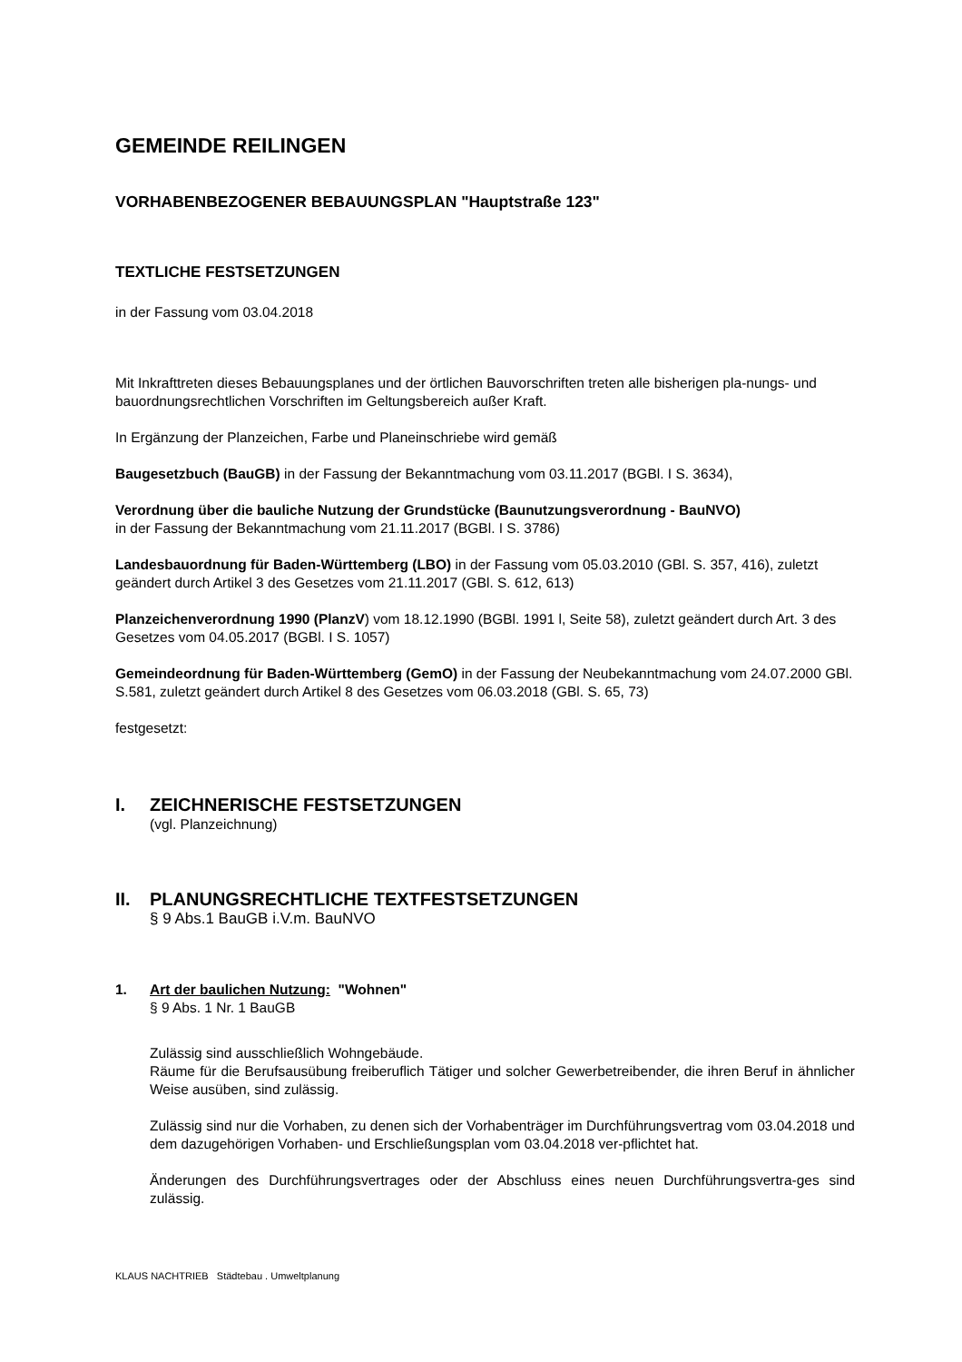GEMEINDE REILINGEN
VORHABENBEZOGENER BEBAUUNGSPLAN "Hauptstraße 123"
TEXTLICHE FESTSETZUNGEN
in der Fassung vom 03.04.2018
Mit Inkrafttreten dieses Bebauungsplanes und der örtlichen Bauvorschriften treten alle bisherigen pla-nungs- und bauordnungsrechtlichen Vorschriften im Geltungsbereich außer Kraft.
In Ergänzung der Planzeichen, Farbe und Planeinschriebe wird gemäß
Baugesetzbuch (BauGB) in der Fassung der Bekanntmachung vom 03.11.2017 (BGBl. I S. 3634),
Verordnung über die bauliche Nutzung der Grundstücke (Baunutzungsverordnung - BauNVO)
in der Fassung der Bekanntmachung vom 21.11.2017 (BGBl. I S. 3786)
Landesbauordnung für Baden-Württemberg (LBO) in der Fassung vom 05.03.2010 (GBl. S. 357, 416), zuletzt geändert durch Artikel 3 des Gesetzes vom 21.11.2017 (GBl. S. 612, 613)
Planzeichenverordnung 1990 (PlanzV) vom 18.12.1990 (BGBl. 1991 l, Seite 58), zuletzt geändert durch Art. 3 des Gesetzes vom 04.05.2017 (BGBl. I S. 1057)
Gemeindeordnung für Baden-Württemberg (GemO) in der Fassung der Neubekanntmachung vom 24.07.2000 GBl. S.581, zuletzt geändert durch Artikel 8 des Gesetzes vom 06.03.2018 (GBl. S. 65, 73)
festgesetzt:
I. ZEICHNERISCHE FESTSETZUNGEN
(vgl. Planzeichnung)
II. PLANUNGSRECHTLICHE TEXTFESTSETZUNGEN
§ 9 Abs.1 BauGB i.V.m. BauNVO
1. Art der baulichen Nutzung: "Wohnen"
§ 9 Abs. 1 Nr. 1 BauGB
Zulässig sind ausschließlich Wohngebäude.
Räume für die Berufsausübung freiberuflich Tätiger und solcher Gewerbetreibender, die ihren Beruf in ähnlicher Weise ausüben, sind zulässig.
Zulässig sind nur die Vorhaben, zu denen sich der Vorhabenträger im Durchführungsvertrag vom 03.04.2018 und dem dazugehörigen Vorhaben- und Erschließungsplan vom 03.04.2018 ver-pflichtet hat.
Änderungen des Durchführungsvertrages oder der Abschluss eines neuen Durchführungsvertra-ges sind zulässig.
KLAUS NACHTRIEB Städtebau . Umweltplanung